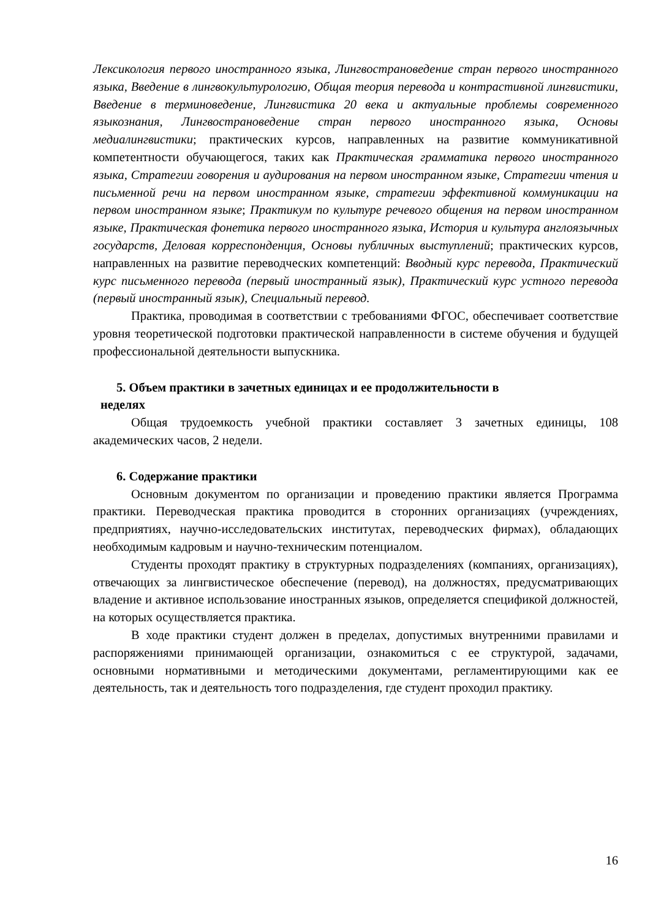Лексикология первого иностранного языка, Лингвострановедение стран первого иностранного языка, Введение в лингвокультурологию, Общая теория перевода и контрастивной лингвистики, Введение в терминоведение, Лингвистика 20 века и актуальные проблемы современного языкознания, Лингвострановедение стран первого иностранного языка, Основы медиалингвистики; практических курсов, направленных на развитие коммуникативной компетентности обучающегося, таких как Практическая грамматика первого иностранного языка, Стратегии говорения и аудирования на первом иностранном языке, Стратегии чтения и письменной речи на первом иностранном языке, стратегии эффективной коммуникации на первом иностранном языке; Практикум по культуре речевого общения на первом иностранном языке, Практическая фонетика первого иностранного языка, История и культура англоязычных государств, Деловая корреспонденция, Основы публичных выступлений; практических курсов, направленных на развитие переводческих компетенций: Вводный курс перевода, Практический курс письменного перевода (первый иностранный язык), Практический курс устного перевода (первый иностранный язык), Специальный перевод.
Практика, проводимая в соответствии с требованиями ФГОС, обеспечивает соответствие уровня теоретической подготовки практической направленности в системе обучения и будущей профессиональной деятельности выпускника.
5. Объем практики в зачетных единицах и ее продолжительности в
неделях
Общая трудоемкость учебной практики составляет 3 зачетных единицы, 108 академических часов, 2 недели.
6. Содержание практики
Основным документом по организации и проведению практики является Программа практики. Переводческая практика проводится в сторонних организациях (учреждениях, предприятиях, научно-исследовательских институтах, переводческих фирмах), обладающих необходимым кадровым и научно-техническим потенциалом.
Студенты проходят практику в структурных подразделениях (компаниях, организациях), отвечающих за лингвистическое обеспечение (перевод), на должностях, предусматривающих владение и активное использование иностранных языков, определяется спецификой должностей, на которых осуществляется практика.
В ходе практики студент должен в пределах, допустимых внутренними правилами и распоряжениями принимающей организации, ознакомиться с ее структурой, задачами, основными нормативными и методическими документами, регламентирующими как ее деятельность, так и деятельность того подразделения, где студент проходил практику.
16